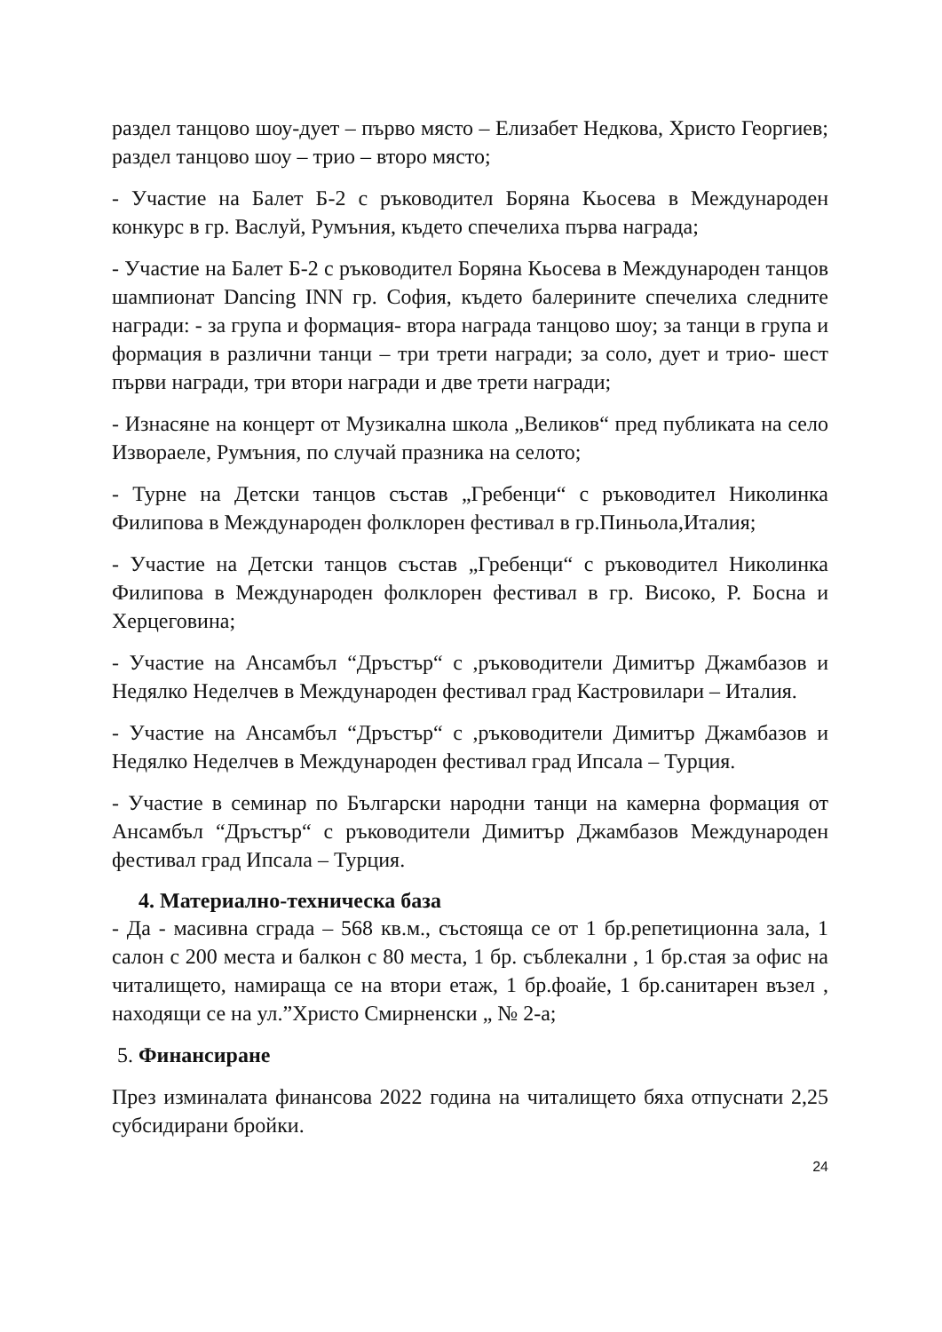раздел танцово шоу-дует – първо място – Елизабет Недкова, Христо Георгиев; раздел танцово шоу – трио – второ място;
- Участие на Балет Б-2 с ръководител Боряна Кьосева в Международен конкурс в гр. Васлуй, Румъния, където спечелиха първа награда;
- Участие на Балет Б-2 с ръководител Боряна Кьосева в Международен танцов шампионат Dancing INN гр. София, където балерините спечелиха следните награди: - за група и формация- втора награда танцово шоу; за танци в група и формация в различни танци – три трети награди; за соло, дует и трио- шест първи награди, три втори награди и две трети награди;
- Изнасяне на концерт от Музикална школа „Великов“ пред публиката на село Извораеле, Румъния, по случай празника на селото;
- Турне на Детски танцов състав „Гребенци“ с ръководител Николинка Филипова в Международен фолклорен фестивал в гр.Пиньола,Италия;
- Участие на Детски танцов състав „Гребенци“ с ръководител Николинка Филипова в Международен фолклорен фестивал в гр. Високо, Р. Босна и Херцеговина;
- Участие на Ансамбъл “Дръстър“ с ,ръководители Димитър Джамбазов и Недялко Неделчев в Международен фестивал град Кастровилари – Италия.
- Участие на Ансамбъл “Дръстър“ с ,ръководители Димитър Джамбазов и Недялко Неделчев в Международен фестивал град Ипсала – Турция.
- Участие в семинар по Български народни танци на камерна формация от Ансамбъл “Дръстър“ с ръководители Димитър Джамбазов Международен фестивал град Ипсала – Турция.
4. Материално-техническа база
- Да - масивна сграда – 568 кв.м., състояща се от 1 бр.репетиционна зала, 1 салон с 200 места и балкон с 80 места, 1 бр. съблекални , 1 бр.стая за офис на читалището, намираща се на втори етаж, 1 бр.фоайе, 1 бр.санитарен възел , находящи се на ул.”Христо Смирненски „ № 2-а;
5. Финансиране
През изминалата финансова 2022 година на читалището бяха отпуснати 2,25 субсидирани бройки.
24